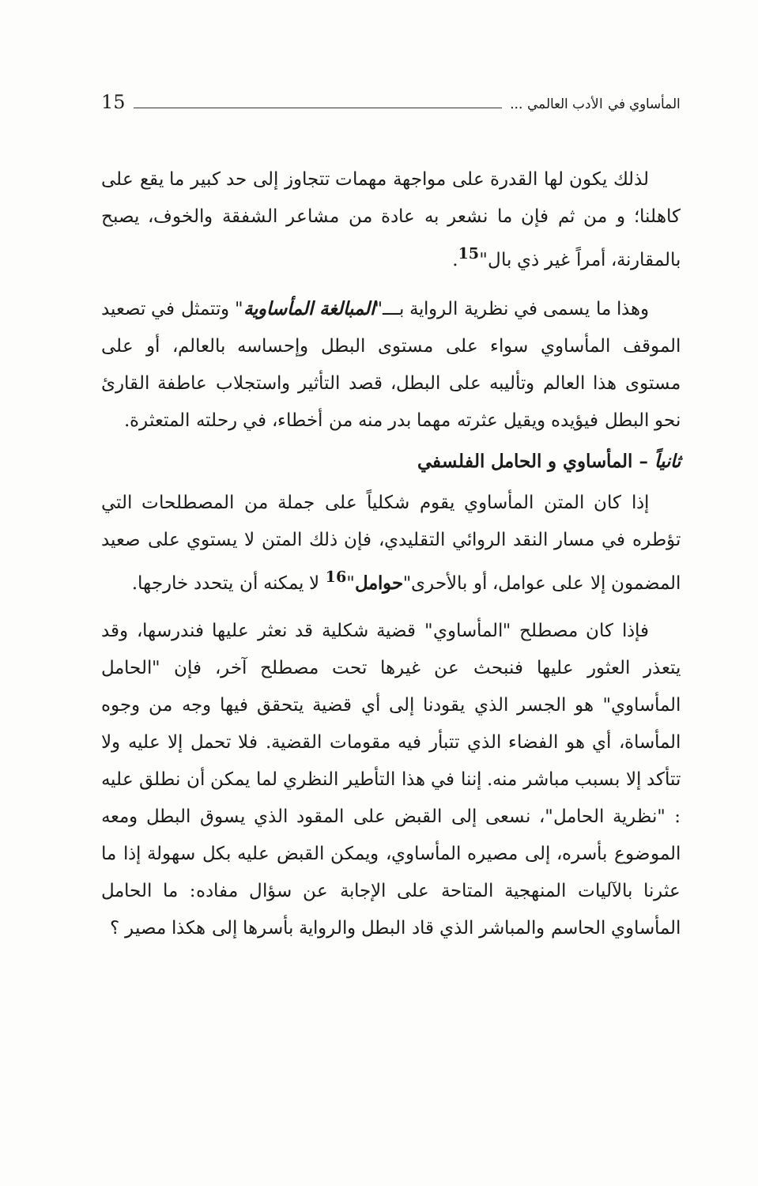المأساوي في الأدب العالمي ... 15
لذلك يكون لها القدرة على مواجهة مهمات تتجاوز إلى حد كبير ما يقع على كاهلنا؛ و من ثم فإن ما نشعر به عادة من مشاعر الشفقة والخوف، يصبح بالمقارنة، أمراً غير ذي بال"<sup>15</sup>.
وهذا ما يسمى في نظرية الرواية بـــ"المبالغة المأساوية" وتتمثل في تصعيد الموقف المأساوي سواء على مستوى البطل وإحساسه بالعالم، أو على مستوى هذا العالم وتأليبه على البطل، قصد التأثير واستجلاب عاطفة القارئ نحو البطل فيؤيده ويقيل عثرته مهما بدر منه من أخطاء، في رحلته المتعثرة.
ثانياً – المأساوي و الحامل الفلسفي
إذا كان المتن المأساوي يقوم شكلياً على جملة من المصطلحات التي تؤطره في مسار النقد الروائي التقليدي، فإن ذلك المتن لا يستوي على صعيد المضمون إلا على عوامل، أو بالأحرى"حوامل"<sup>16</sup> لا يمكنه أن يتحدد خارجها.
فإذا كان مصطلح "المأساوي" قضية شكلية قد نعثر عليها فندرسها، وقد يتعذر العثور عليها فنبحث عن غيرها تحت مصطلح آخر، فإن "الحامل المأساوي" هو الجسر الذي يقودنا إلى أي قضية يتحقق فيها وجه من وجوه المأساة، أي هو الفضاء الذي تتبأر فيه مقومات القضية. فلا تحمل إلا عليه ولا تتأكد إلا بسبب مباشر منه. إننا في هذا التأطير النظري لما يمكن أن نطلق عليه : "نظرية الحامل"، نسعى إلى القبض على المقود الذي يسوق البطل ومعه الموضوع بأسره، إلى مصيره المأساوي، ويمكن القبض عليه بكل سهولة إذا ما عثرنا بالآليات المنهجية المتاحة على الإجابة عن سؤال مفاده: ما الحامل المأساوي الحاسم والمباشر الذي قاد البطل والرواية بأسرها إلى هكذا مصير ؟